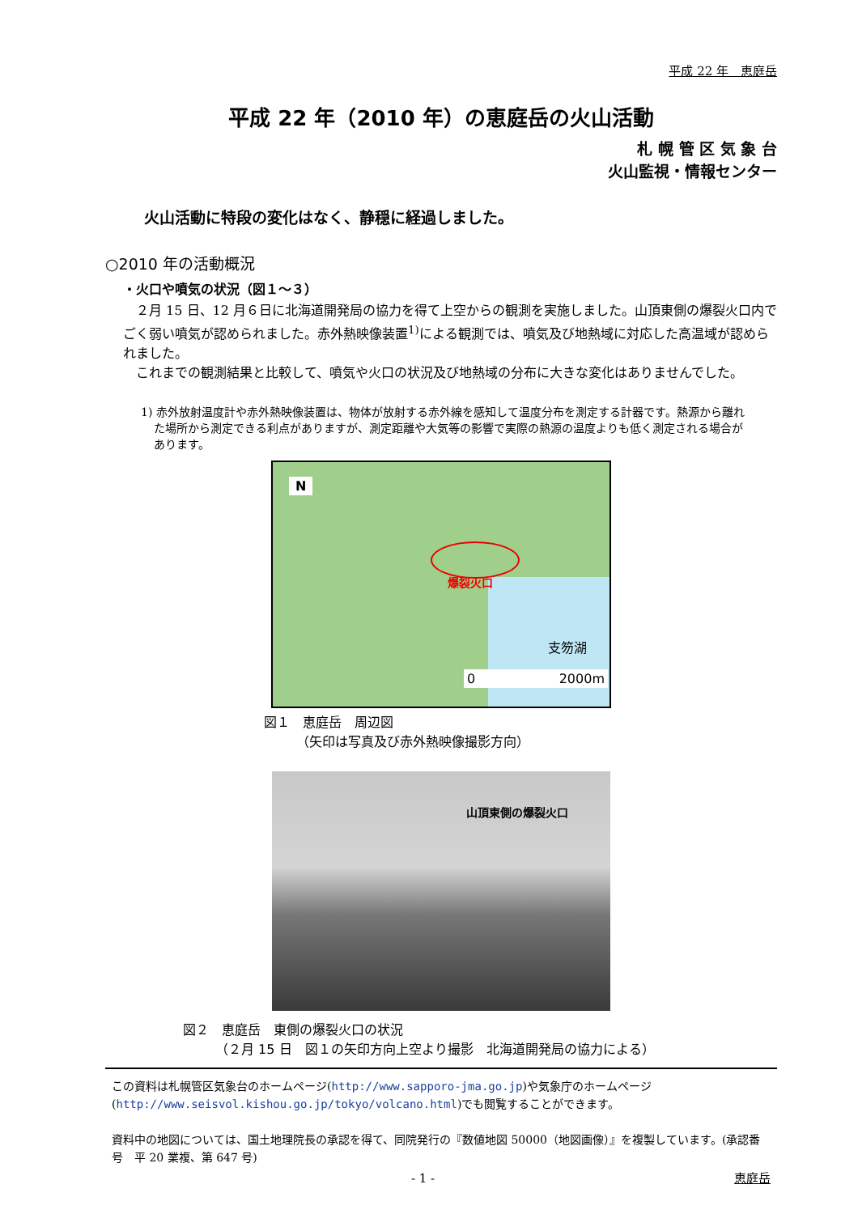平成 22 年　恵庭岳
平成 22 年（2010 年）の恵庭岳の火山活動
札 幌 管 区 気 象 台
火山監視・情報センター
火山活動に特段の変化はなく、静穏に経過しました。
○2010 年の活動概況
・火口や噴気の状況（図１～３）
２月 15 日、12 月６日に北海道開発局の協力を得て上空からの観測を実施しました。山頂東側の爆裂火口内でごく弱い噴気が認められました。赤外熱映像装置<sup>1)</sup>による観測では、噴気及び地熱域に対応した高温域が認められました。
これまでの観測結果と比較して、噴気や火口の状況及び地熱域の分布に大きな変化はありませんでした。
1) 赤外放射温度計や赤外熱映像装置は、物体が放射する赤外線を感知して温度分布を測定する計器です。熱源から離れた場所から測定できる利点がありますが、測定距離や大気等の影響で実際の熱源の温度よりも低く測定される場合があります。
爆裂火口
N
支笏湖
0 2000m
図１　恵庭岳　周辺図
　　　（矢印は写真及び赤外熱映像撮影方向）
山頂東側の爆裂火口
図２　恵庭岳　東側の爆裂火口の状況
　　　（２月 15 日　図１の矢印方向上空より撮影　北海道開発局の協力による）
この資料は札幌管区気象台のホームページ(http://www.sapporo-jma.go.jp)や気象庁のホームページ(http://www.seisvol.kishou.go.jp/tokyo/volcano.html)でも閲覧することができます。
資料中の地図については、国土地理院長の承認を得て、同院発行の『数値地図 50000（地図画像）』を複製しています。(承認番号　平 20 業複、第 647 号)
- 1 - 恵庭岳